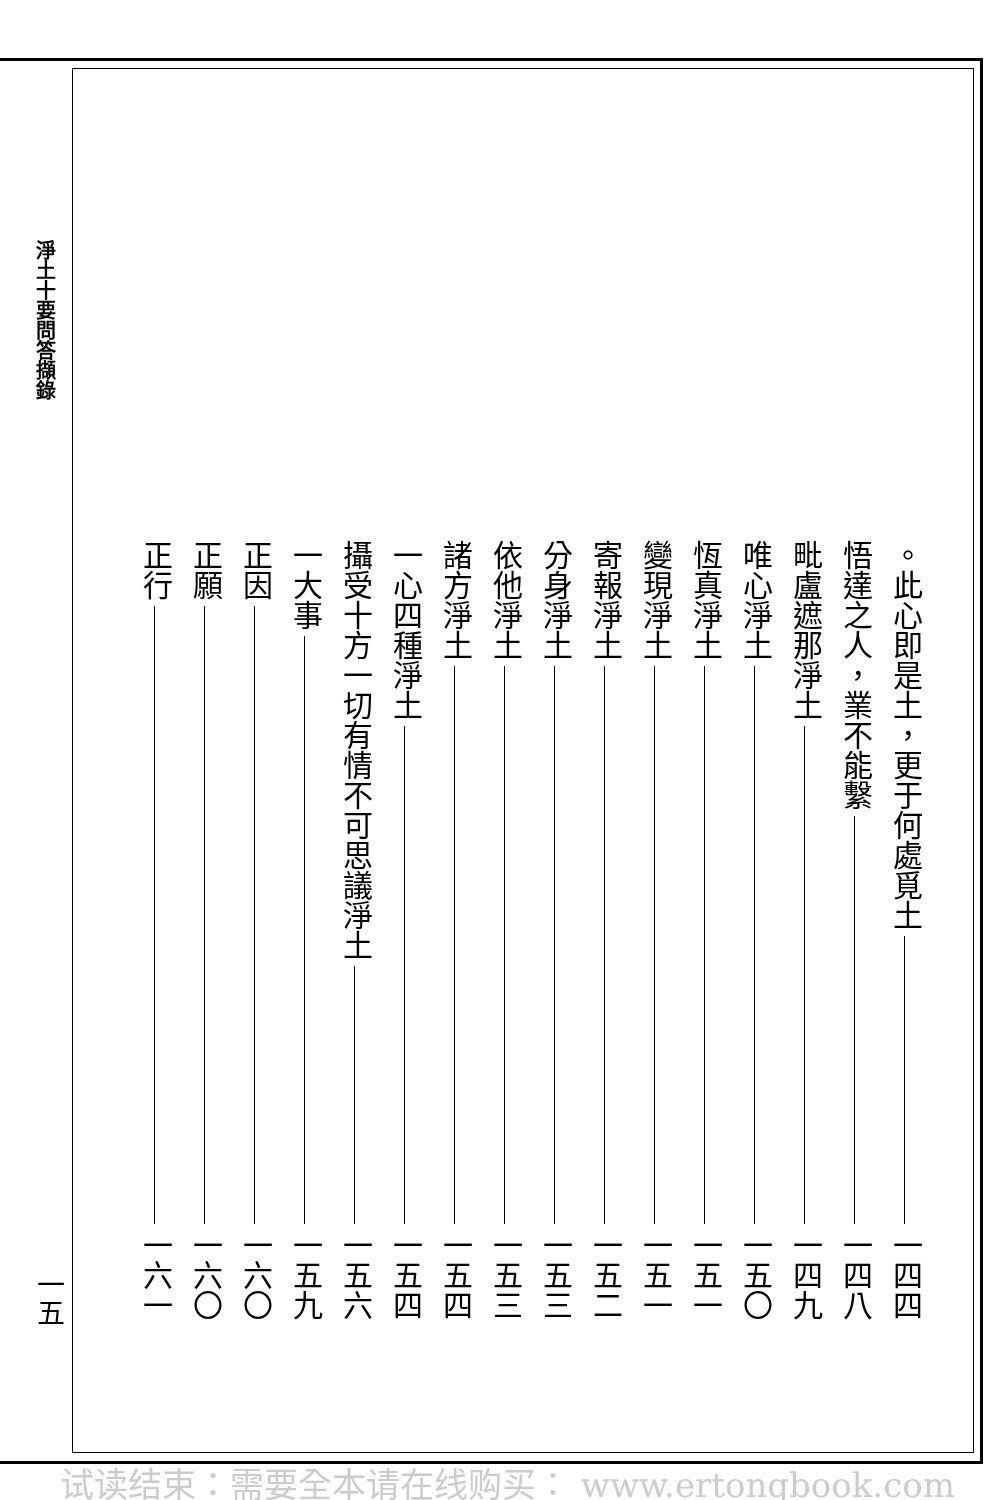淨土十要問答擷錄
一五
。此心即是土，更于何處覓土 一四四
悟達之人，業不能繫 一四八
毗盧遮那淨土 一四九
唯心淨土 一五〇
恆真淨土 一五一
變現淨土 一五一
寄報淨土 一五二
分身淨土 一五三
依他淨土 一五三
諸方淨土 一五四
一心四種淨土 一五四
攝受十方一切有情不可思議淨土 一五六
一大事 一五九
正因 一六〇
正願 一六〇
正行 一六一
试读结束：需要全本请在线购买： www.ertongbook.com